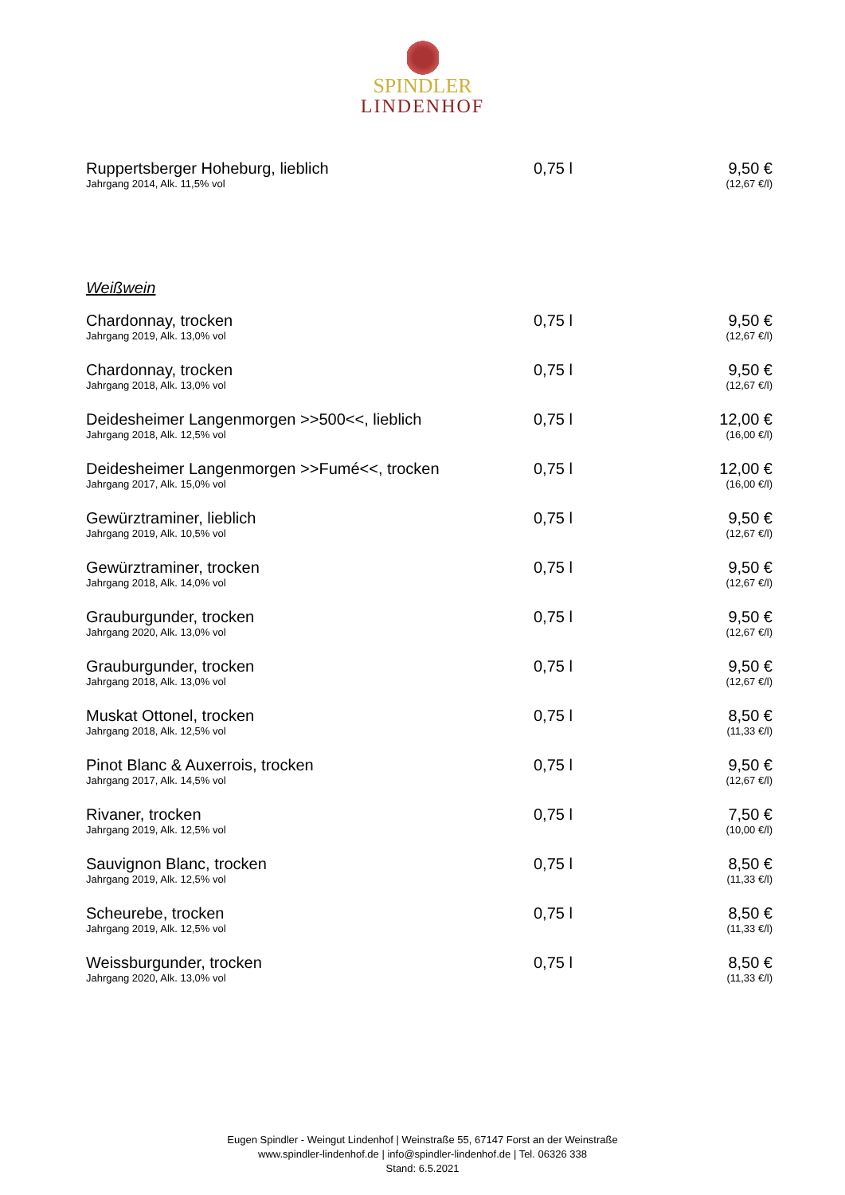SPINDLER
LINDENHOF
| Ruppertsberger Hoheburg, lieblich Jahrgang 2014, Alk. 11,5% vol | 0,75 l | 9,50 € (12,67 €/l) |
Weißwein
| Chardonnay, trocken Jahrgang 2019, Alk. 13,0% vol | 0,75 l | 9,50 € (12,67 €/l) |
| Chardonnay, trocken Jahrgang 2018, Alk. 13,0% vol | 0,75 l | 9,50 € (12,67 €/l) |
| Deidesheimer Langenmorgen >>500<<, lieblich Jahrgang 2018, Alk. 12,5% vol | 0,75 l | 12,00 € (16,00 €/l) |
| Deidesheimer Langenmorgen >>Fumé<<, trocken Jahrgang 2017, Alk. 15,0% vol | 0,75 l | 12,00 € (16,00 €/l) |
| Gewürztraminer, lieblich Jahrgang 2019, Alk. 10,5% vol | 0,75 l | 9,50 € (12,67 €/l) |
| Gewürztraminer, trocken Jahrgang 2018, Alk. 14,0% vol | 0,75 l | 9,50 € (12,67 €/l) |
| Grauburgunder, trocken Jahrgang 2020, Alk. 13,0% vol | 0,75 l | 9,50 € (12,67 €/l) |
| Grauburgunder, trocken Jahrgang 2018, Alk. 13,0% vol | 0,75 l | 9,50 € (12,67 €/l) |
| Muskat Ottonel, trocken Jahrgang 2018, Alk. 12,5% vol | 0,75 l | 8,50 € (11,33 €/l) |
| Pinot Blanc & Auxerrois, trocken Jahrgang 2017, Alk. 14,5% vol | 0,75 l | 9,50 € (12,67 €/l) |
| Rivaner, trocken Jahrgang 2019, Alk. 12,5% vol | 0,75 l | 7,50 € (10,00 €/l) |
| Sauvignon Blanc, trocken Jahrgang 2019, Alk. 12,5% vol | 0,75 l | 8,50 € (11,33 €/l) |
| Scheurebe, trocken Jahrgang 2019, Alk. 12,5% vol | 0,75 l | 8,50 € (11,33 €/l) |
| Weissburgunder, trocken Jahrgang 2020, Alk. 13,0% vol | 0,75 l | 8,50 € (11,33 €/l) |
Eugen Spindler - Weingut Lindenhof | Weinstraße 55, 67147 Forst an der Weinstraße
www.spindler-lindenhof.de | info@spindler-lindenhof.de | Tel. 06326 338
Stand: 6.5.2021